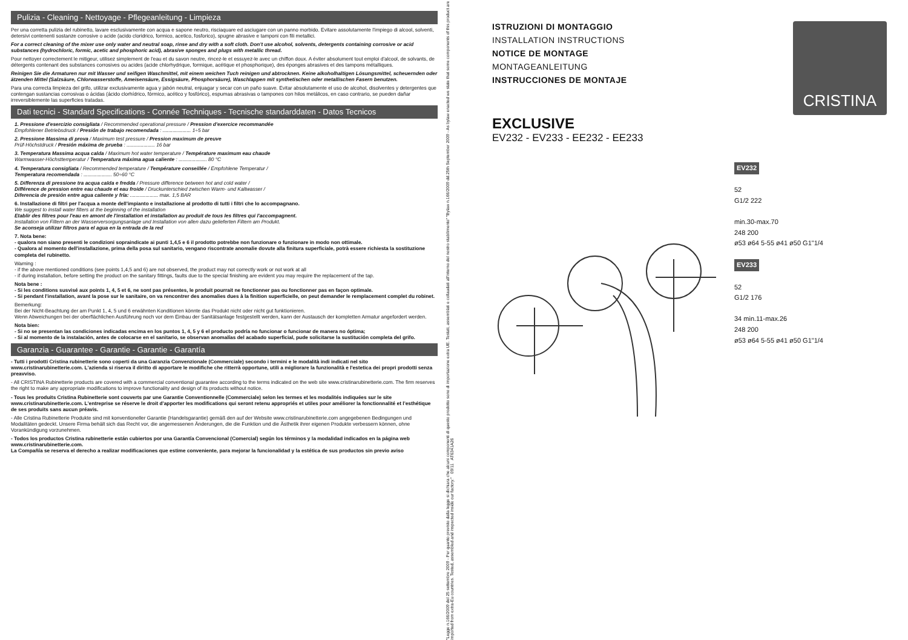Pulizia - Cleaning - Nettoyage - Pflegeanleitung - Limpieza
Per una corretta pulizia del rubinetto, lavare esclusivamente con acqua e sapone neutro, risciaquare ed asciugare con un panno morbido. Evitare assolutamente l'impiego di alcool, solventi, detersivi contenenti sostanze corrosive o acide (acido cloridrico, formico, acetico, fosforico), spugne abrasive e tamponi con fili metallici.
For a correct cleaning of the mixer use only water and neutral soap, rinse and dry with a soft cloth. Don't use alcohol, solvents, detergents containing corrosive or acid substances (hydrochloric, formic, acetic and phosphoric acid), abrasive sponges and plugs with metallic thread.
Pour nettoyer correctement le mitigeur, utilisez simplement de l'eau et du savon neutre, rincez-le et essuyez-le avec un chiffon doux. A éviter absolument tout emploi d'alcool, de solvants, de détergents contenant des substances corrosives ou acides (acide chlorhydrique, formique, acétique et phosphorique), des éponges abrasives et des tampons métalliques.
Reinigen Sie die Armaturen nur mit Wasser und seifigen Waschmittel, mit einem weichen Tuch reinigen und abtrocknen. Keine alkoholhaltigen Lösungsmittel, scheuernden oder ätzenden Mittel (Salzsäure, Chlorwasserstoffe, Ameisensäure, Essigsäure, Phosphorsäure), Waschlappen mit synthetischen oder metallischen Fasern benutzen.
Para una correcta limpieza del grifo, utilizar exclusivamente agua y jabón neutral, enjuagar y secar con un paño suave. Evitar absolutamente el uso de alcohol, disolventes y detergentes que contengan sustancias corrosivas o ácidas (ácido clorhídrico, fórmico, acético y fosfórico), espumas abrasivas o tampones con hilos metálicos, en caso contrario, se pueden dañar irreversiblemente las superficies tratadas.
Dati tecnici - Standard Specifications - Connée Techniques - Tecnische standarddaten - Datos Tecnicos
1. Pressione d'esercizio consigliata / Recommended operational pressure / Pression d'exercice recommandée
Empfohlener Betriebsdruck / Presión de trabajo recomendada : .................... 1÷5 bar
2. Pressione Massima di prova / Maximum test pressure / Pression maximum de preuve
Prüf-Höchstdruck / Presión máxima de prueba : .................... 16 bar
3. Temperatura Massima acqua calda / Maximum hot water temperature / Température maximum eau chaude
Warmwasser-Höchsttemperatur / Temperatura máxima agua caliente : .................... 80 °C
4. Temperatura consigliata / Recommended temperature / Température conseillée / Empfohlene Temperatur /
Temperatura recomendada : .................... 50÷60 °C
5. Differenza di pressione tra acqua calda e fredda / Pressure difference between hot and cold water /
Différence de pression entre eau chaude et eau froide / Druckunterschied zwischen Warm- und Kaltwasser /
Diferencia de presión entre agua caliente y fría: .................... max. 1,5 BAR
6. Installazione di filtri per l'acqua a monte dell'impianto e installazione al prodotto di tutti i filtri che lo accompagnano.
We suggest to install water filters at the beginning of the installation
Etablir des filtres pour l'eau en amont de l'installation et installation au produit de tous les filtres qui l'accompagnent.
Installation von Filtern an der Wasserversorgungsanlage und Installation von allen dazu gelieferten Filtern am Produkt.
Se aconseja utilizar filtros para el agua en la entrada de la red
7. Nota bene:
- qualora non siano presenti le condizioni sopraindicate ai punti 1,4,5 e 6 il prodotto potrebbe non funzionare o funzionare in modo non ottimale.
- Qualora al momento dell'installazione, prima della posa sul sanitario, vengano riscontrate anomalie dovute alla finitura superficiale, potrà essere richiesta la sostituzione completa del rubinetto.
Warning :
- if the above mentioned conditions (see points 1,4,5 and 6) are not observed, the product may not correctly work or not work at all
- if during installation, before setting the product on the sanitary fittings, faults due to the special finishing are evident you may require the replacement of the tap.
Nota bene :
- Si les conditions susvisé aux points 1, 4, 5 et 6, ne sont pas présentes, le produit pourrait ne fonctionner pas ou fonctionner pas en façon optimale.
- Si pendant l'installation, avant la pose sur le sanitaire, on va rencontrer des anomalies dues à la finition superficielle, on peut demander le remplacement complet du robinet.
Bemerkung:
Bei der Nicht-Beachtung der am Punkt 1, 4, 5 und 6 erwähnten Konditionen könnte das Produkt nicht oder nicht gut funktionieren.
Wenn Abweichungen bei der oberflächlichen Ausführung noch vor dem Einbau der Sanitätsanlage festgestellt werden, kann der Austausch der kompletten Armatur angefordert werden.
Nota bien:
- Si no se presentan las condiciones indicadas encima en los puntos 1, 4, 5 y 6 el producto podría no funcionar o funcionar de manera no óptima;
- Si al momento de la instalación, antes de colocarse en el sanitario, se observan anomalías del acabado superficial, pude solicitarse la sustitución completa del grifo.
Garanzia - Guarantee - Garantie - Garantie - Garantía
- Tutti i prodotti Cristina rubinetterie sono coperti da una Garanzia Convenzionale (Commerciale) secondo i termini e le modalità indi indicati nel sito www.cristinarubinetterie.com. L'azienda si riserva il diritto di apportare le modifiche che ritterrà opportune, utili a migliorare la funzionalità e l'estetica dei propri prodotti senza preavviso.
- All CRISTINA Rubinetterie products are covered with a commercial conventional guarantee according to the terms indicated on the web site www.cristinarubinetterie.com. The firm reserves the right to make any appropriate modifications to improve functionality and design of its products without notice.
- Tous les produits Cristina Rubinetterie sont couverts par une Garantie Conventionnelle (Commerciale) selon les termes et les modalités indiquées sur le site www.cristinarubinetterie.com. L'entreprise se réserve le droit d'apporter les modifications qui seront retenu appropriés et utiles pour améliorer la fonctionnalité et l'esthétique de ses produits sans aucun préavis.
- Alle Cristina Rubinetterie Produkte sind mit konventioneller Garantie (Handelsgarantie) gemäß den auf der Website www.cristinarubinetterie.com angegebenen Bedingungen und Modalitäten gedeckt. Unsere Firma behält sich das Recht vor, die angemessenen Änderungen, die die Funktion und die Ästhetik ihrer eigenen Produkte verbessern können, ohne Vorankündigung vorzunehmen.
- Todos los productos Cristina rubinetterie están cubiertos por una Garantía Convencional (Comercial) según los términos y la modalidad indicados en la página web www.cristinarubinetterie.com.
La Compañía se reserva el derecho a realizar modificaciones que estime conveniente, para mejorar la funcionalidad y la estética de sus productos sin previo aviso
"Legge n.166/2009 del 25 settembre 2009 - Per quanto previsto dalla legge si dichiara che alcuni componenti di questo prodotto sono di importazione extra UE. Testati, assemblati e collaudati all'interno del nostro stabilimento" "Bylaw n.166/2009 dd.25th September 2009 - As bylaw enacted we state that some components of this product are imported from extra-Eu countries. Tested, assembled and inspected inside our factory." 09/11 AT6341A26
CRISTINA
ISTRUZIONI DI MONTAGGIO
INSTALLATION INSTRUCTIONS
NOTICE DE MONTAGE
MONTAGEANLEITUNG
INSTRUCCIONES DE MONTAJE
EXCLUSIVE
EV232 - EV233 - EE232 - EE233
EV232
52
G1/2 222
min.30-max.70
248 200
ø53 ø64 5-55 ø41 ø50 G1"1/4
EV233
52
G1/2 176
34 min.11-max.26
248 200
ø53 ø64 5-55 ø41 ø50 G1"1/4